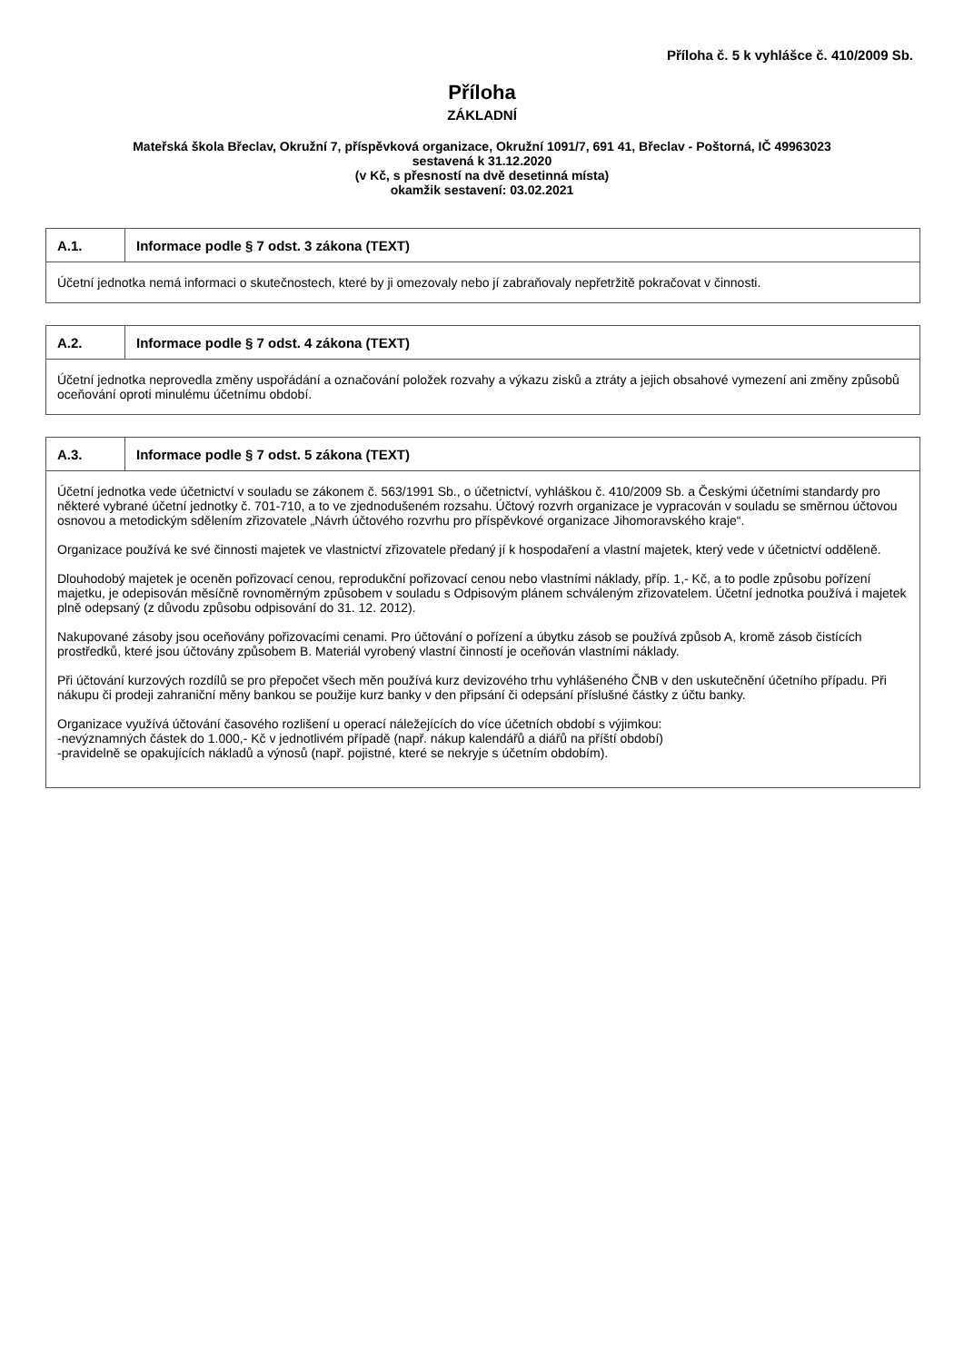Příloha č. 5 k vyhlášce č. 410/2009 Sb.
Příloha
ZÁKLADNÍ
Mateřská škola Břeclav, Okružní 7, příspěvková organizace, Okružní 1091/7, 691 41, Břeclav - Poštorná, IČ 49963023
sestavená k 31.12.2020
(v Kč, s přesností na dvě desetinná místa)
okamžik sestavení: 03.02.2021
| A.1. | Informace podle § 7 odst. 3 zákona (TEXT) |
| --- | --- |
| Účetní jednotka nemá informaci o skutečnostech, které by ji omezovaly nebo jí zabraňovaly nepřetržitě pokračovat v činnosti. | |
| A.2. | Informace podle § 7 odst. 4 zákona (TEXT) |
| --- | --- |
| Účetní jednotka neprovedla změny uspořádání a označování položek rozvahy a výkazu zisků a ztráty a jejich obsahové vymezení ani změny způsobů oceňování oproti minulému účetnímu období. | |
| A.3. | Informace podle § 7 odst. 5 zákona (TEXT) |
| --- | --- |
| Účetní jednotka vede účetnictví v souladu se zákonem č. 563/1991 Sb., o účetnictví, vyhláškou č. 410/2009 Sb. a Českými účetními standardy pro některé vybrané účetní jednotky č. 701-710, a to ve zjednodušeném rozsahu. Účtový rozvrh organizace je vypracován v souladu se směrnou účtovou osnovou a metodickým sdělením zřizovatele „Návrh účtového rozvrhu pro příspěvkové organizace Jihomoravského kraje“. Organizace používá ke své činnosti majetek ve vlastnictví zřizovatele předaný jí k hospodaření a vlastní majetek, který vede v účetnictví odděleně. Dlouhodobý majetek je oceněn pořizovací cenou, reprodukční pořizovací cenou nebo vlastními náklady, příp. 1,- Kč, a to podle způsobu pořízení majetku, je odepisován měsíčně rovnoměrným způsobem v souladu s Odpisovým plánem schváleným zřizovatelem. Účetní jednotka používá i majetek plně odepsaný (z důvodu způsobu odpisování do 31. 12. 2012). Nakupované zásoby jsou oceňovány pořizovacími cenami. Pro účtování o pořízení a úbytku zásob se používá způsob A, kromě zásob čistících prostředků, které jsou účtovány způsobem B. Materiál vyrobený vlastní činností je oceňován vlastními náklady. Při účtování kurzových rozdílů se pro přepočet všech měn používá kurz devizového trhu vyhlášeného ČNB v den uskutečnění účetního případu. Při nákupu či prodeji zahraniční měny bankou se použije kurz banky v den připsání či odepsání příslušné částky z účtu banky. Organizace využívá účtování časového rozlišení u operací náležejících do více účetních období s výjimkou: -nevýznamných částek do 1.000,- Kč v jednotlivém případě (např. nákup kalendářů a diářů na příští období) -pravidelně se opakujících nákladů a výnosů (např. pojistné, které se nekryje s účetním obdobím). | |